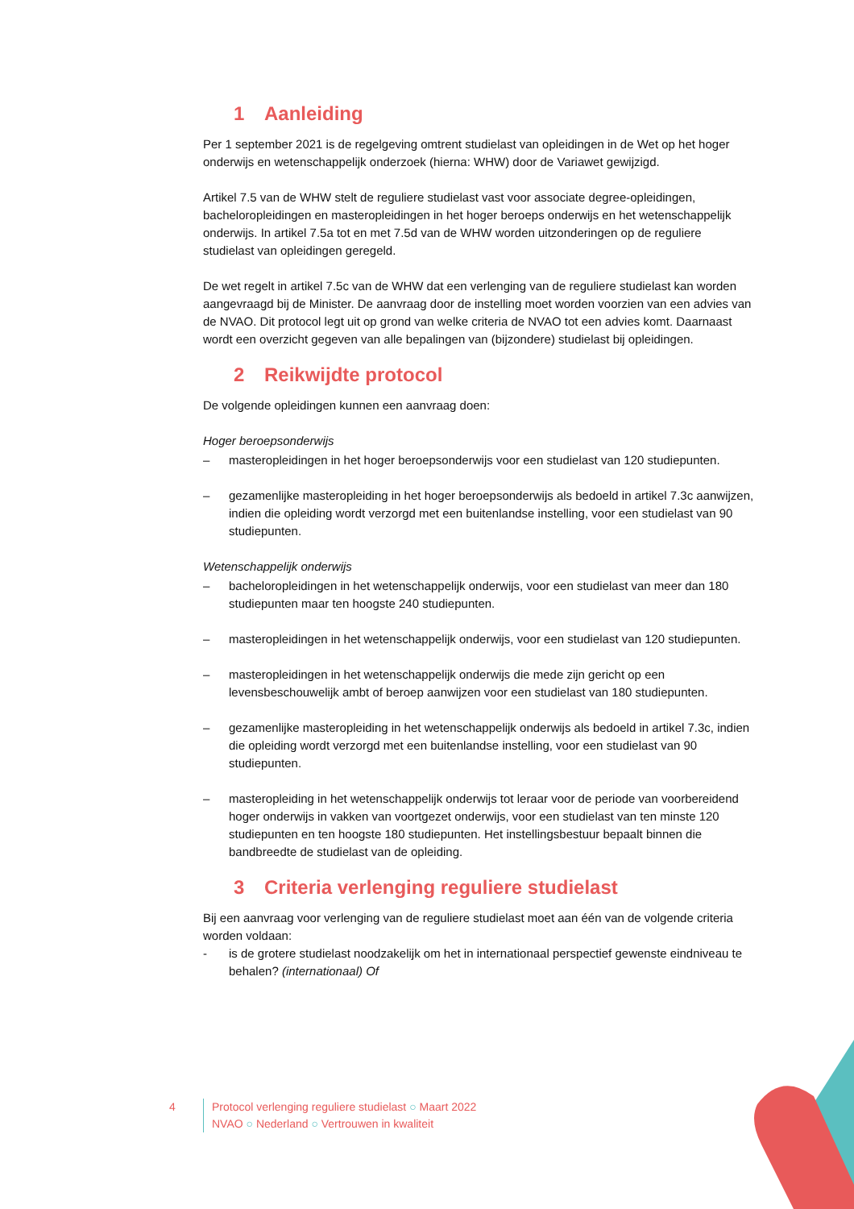1 Aanleiding
Per 1 september 2021 is de regelgeving omtrent studielast van opleidingen in de Wet op het hoger onderwijs en wetenschappelijk onderzoek (hierna: WHW) door de Variawet gewijzigd.
Artikel 7.5 van de WHW stelt de reguliere studielast vast voor associate degree-opleidingen, bacheloropleidingen en masteropleidingen in het hoger beroeps onderwijs en het wetenschappelijk onderwijs. In artikel 7.5a tot en met 7.5d van de WHW worden uitzonderingen op de reguliere studielast van opleidingen geregeld.
De wet regelt in artikel 7.5c van de WHW dat een verlenging van de reguliere studielast kan worden aangevraagd bij de Minister. De aanvraag door de instelling moet worden voorzien van een advies van de NVAO. Dit protocol legt uit op grond van welke criteria de NVAO tot een advies komt. Daarnaast wordt een overzicht gegeven van alle bepalingen van (bijzondere) studielast bij opleidingen.
2 Reikwijdte protocol
De volgende opleidingen kunnen een aanvraag doen:
Hoger beroepsonderwijs
– masteropleidingen in het hoger beroepsonderwijs voor een studielast van 120 studiepunten.
– gezamenlijke masteropleiding in het hoger beroepsonderwijs als bedoeld in artikel 7.3c aanwijzen, indien die opleiding wordt verzorgd met een buitenlandse instelling, voor een studielast van 90 studiepunten.
Wetenschappelijk onderwijs
– bacheloropleidingen in het wetenschappelijk onderwijs, voor een studielast van meer dan 180 studiepunten maar ten hoogste 240 studiepunten.
– masteropleidingen in het wetenschappelijk onderwijs, voor een studielast van 120 studiepunten.
– masteropleidingen in het wetenschappelijk onderwijs die mede zijn gericht op een levensbeschouwelijk ambt of beroep aanwijzen voor een studielast van 180 studiepunten.
– gezamenlijke masteropleiding in het wetenschappelijk onderwijs als bedoeld in artikel 7.3c, indien die opleiding wordt verzorgd met een buitenlandse instelling, voor een studielast van 90 studiepunten.
– masteropleiding in het wetenschappelijk onderwijs tot leraar voor de periode van voorbereidend hoger onderwijs in vakken van voortgezet onderwijs, voor een studielast van ten minste 120 studiepunten en ten hoogste 180 studiepunten. Het instellingsbestuur bepaalt binnen die bandbreedte de studielast van de opleiding.
3 Criteria verlenging reguliere studielast
Bij een aanvraag voor verlenging van de reguliere studielast moet aan één van de volgende criteria worden voldaan:
- is de grotere studielast noodzakelijk om het in internationaal perspectief gewenste eindniveau te behalen? (internationaal) Of
4 Protocol verlenging reguliere studielast ○ Maart 2022
NVAO ○ Nederland ○ Vertrouwen in kwaliteit